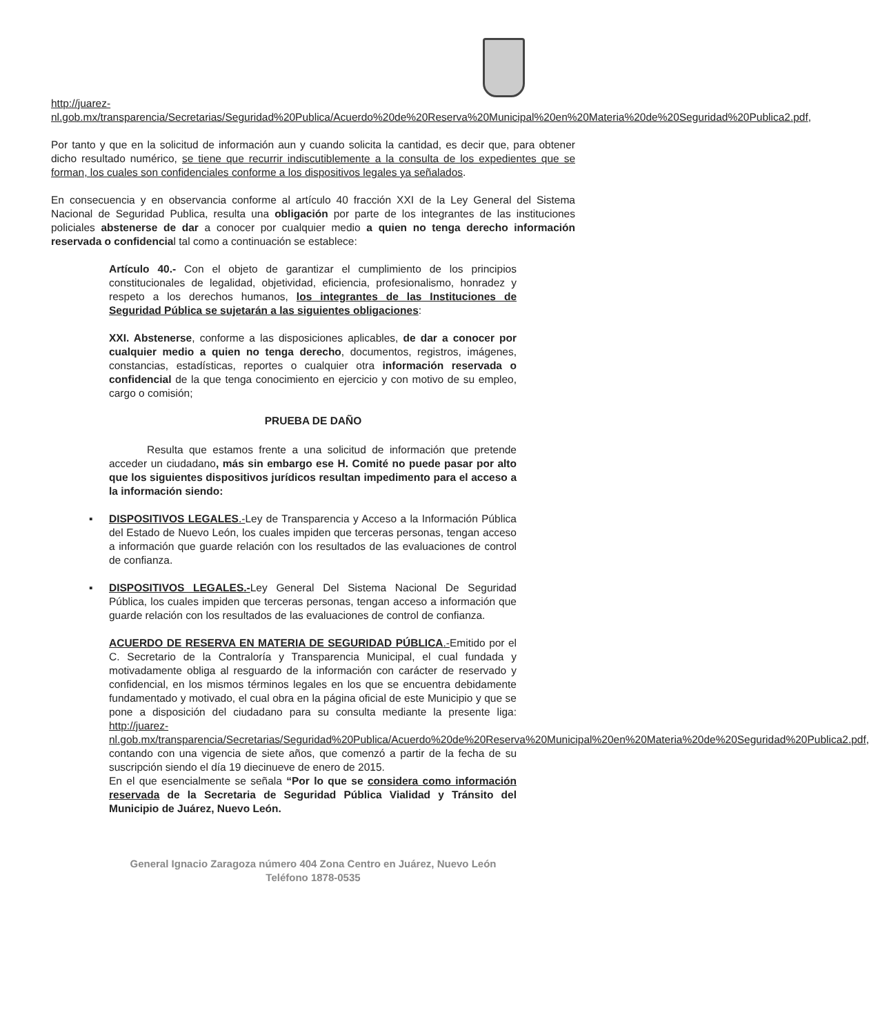http://juarez-nl.gob.mx/transparencia/Secretarias/Seguridad%20Publica/Acuerdo%20de%20Reserva%20Municipal%20en%20Materia%20de%20Seguridad%20Publica2.pdf,
Por tanto y que en la solicitud de información aun y cuando solicita la cantidad, es decir que, para obtener dicho resultado numérico, se tiene que recurrir indiscutiblemente a la consulta de los expedientes que se forman, los cuales son confidenciales conforme a los dispositivos legales ya señalados.
En consecuencia y en observancia conforme al artículo 40 fracción XXI de la Ley General del Sistema Nacional de Seguridad Publica, resulta una obligación por parte de los integrantes de las instituciones policiales abstenerse de dar a conocer por cualquier medio a quien no tenga derecho información reservada o confidencial tal como a continuación se establece:
Artículo 40.- Con el objeto de garantizar el cumplimiento de los principios constitucionales de legalidad, objetividad, eficiencia, profesionalismo, honradez y respeto a los derechos humanos, los integrantes de las Instituciones de Seguridad Pública se sujetarán a las siguientes obligaciones:
XXI. Abstenerse, conforme a las disposiciones aplicables, de dar a conocer por cualquier medio a quien no tenga derecho, documentos, registros, imágenes, constancias, estadísticas, reportes o cualquier otra información reservada o confidencial de la que tenga conocimiento en ejercicio y con motivo de su empleo, cargo o comisión;
PRUEBA DE DAÑO
Resulta que estamos frente a una solicitud de información que pretende acceder un ciudadano, más sin embargo ese H. Comité no puede pasar por alto que los siguientes dispositivos jurídicos resultan impedimento para el acceso a la información siendo:
▪ DISPOSITIVOS LEGALES.-Ley de Transparencia y Acceso a la Información Pública del Estado de Nuevo León, los cuales impiden que terceras personas, tengan acceso a información que guarde relación con los resultados de las evaluaciones de control de confianza.
▪ DISPOSITIVOS LEGALES.-Ley General Del Sistema Nacional De Seguridad Pública, los cuales impiden que terceras personas, tengan acceso a información que guarde relación con los resultados de las evaluaciones de control de confianza.
ACUERDO DE RESERVA EN MATERIA DE SEGURIDAD PÚBLICA.-Emitido por el C. Secretario de la Contraloría y Transparencia Municipal, el cual fundada y motivadamente obliga al resguardo de la información con carácter de reservado y confidencial, en los mismos términos legales en los que se encuentra debidamente fundamentado y motivado, el cual obra en la página oficial de este Municipio y que se pone a disposición del ciudadano para su consulta mediante la presente liga: http://juarez-nl.gob.mx/transparencia/Secretarias/Seguridad%20Publica/Acuerdo%20de%20Reserva%20Municipal%20en%20Materia%20de%20Seguridad%20Publica2.pdf, contando con una vigencia de siete años, que comenzó a partir de la fecha de su suscripción siendo el día 19 diecinueve de enero de 2015.
En el que esencialmente se señala “Por lo que se considera como información reservada de la Secretaria de Seguridad Pública Vialidad y Tránsito del Municipio de Juárez, Nuevo León.
General Ignacio Zaragoza número 404 Zona Centro en Juárez, Nuevo León
Teléfono 1878-0535